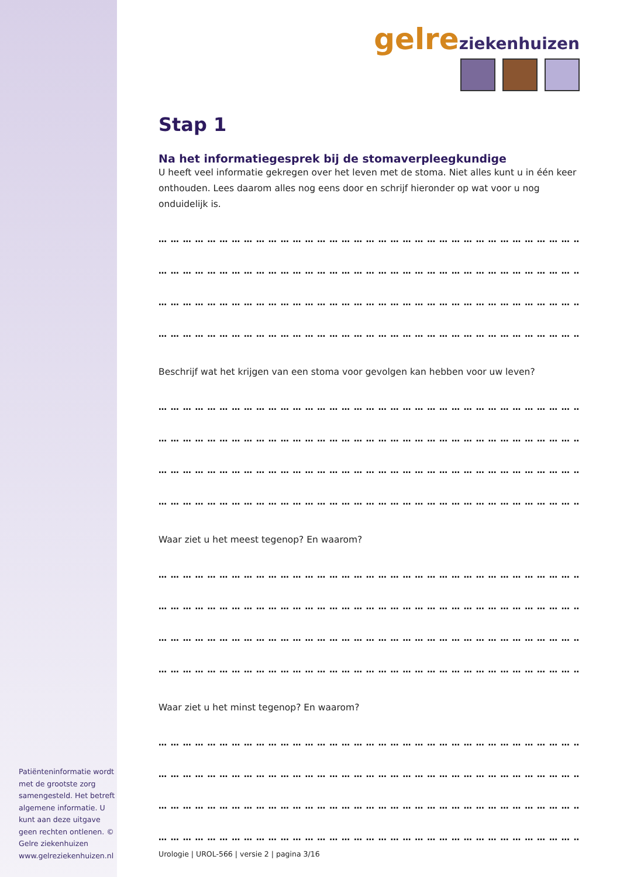Patiënteninformatie wordt met de grootste zorg samengesteld. Het betreft algemene informatie. U kunt aan deze uitgave geen rechten ontlenen. © Gelre ziekenhuizen www.gelreziekenhuizen.nl
gelre ziekenhuizen
Stap 1
Na het informatiegesprek bij de stomaverpleegkundige
U heeft veel informatie gekregen over het leven met de stoma. Niet alles kunt u in één keer onthouden. Lees daarom alles nog eens door en schrijf hieronder op wat voor u nog onduidelijk is.
… … … … … … … … … … … … … … … … … … … … … … … … … … … … … … … … … … … … …
… … … … … … … … … … … … … … … … … … … … … … … … … … … … … … … … … … … … …
… … … … … … … … … … … … … … … … … … … … … … … … … … … … … … … … … … … … …
… … … … … … … … … … … … … … … … … … … … … … … … … … … … … … … … … … … … …
Beschrijf wat het krijgen van een stoma voor gevolgen kan hebben voor uw leven?
… … … … … … … … … … … … … … … … … … … … … … … … … … … … … … … … … … … … …
… … … … … … … … … … … … … … … … … … … … … … … … … … … … … … … … … … … … …
… … … … … … … … … … … … … … … … … … … … … … … … … … … … … … … … … … … … …
… … … … … … … … … … … … … … … … … … … … … … … … … … … … … … … … … … … … …
Waar ziet u het meest tegenop? En waarom?
… … … … … … … … … … … … … … … … … … … … … … … … … … … … … … … … … … … … …
… … … … … … … … … … … … … … … … … … … … … … … … … … … … … … … … … … … … …
… … … … … … … … … … … … … … … … … … … … … … … … … … … … … … … … … … … … …
… … … … … … … … … … … … … … … … … … … … … … … … … … … … … … … … … … … … …
Waar ziet u het minst tegenop? En waarom?
… … … … … … … … … … … … … … … … … … … … … … … … … … … … … … … … … … … … …
… … … … … … … … … … … … … … … … … … … … … … … … … … … … … … … … … … … … …
… … … … … … … … … … … … … … … … … … … … … … … … … … … … … … … … … … … … …
… … … … … … … … … … … … … … … … … … … … … … … … … … … … … … … … … … … … …
Urologie | UROL-566 | versie 2 | pagina 3/16